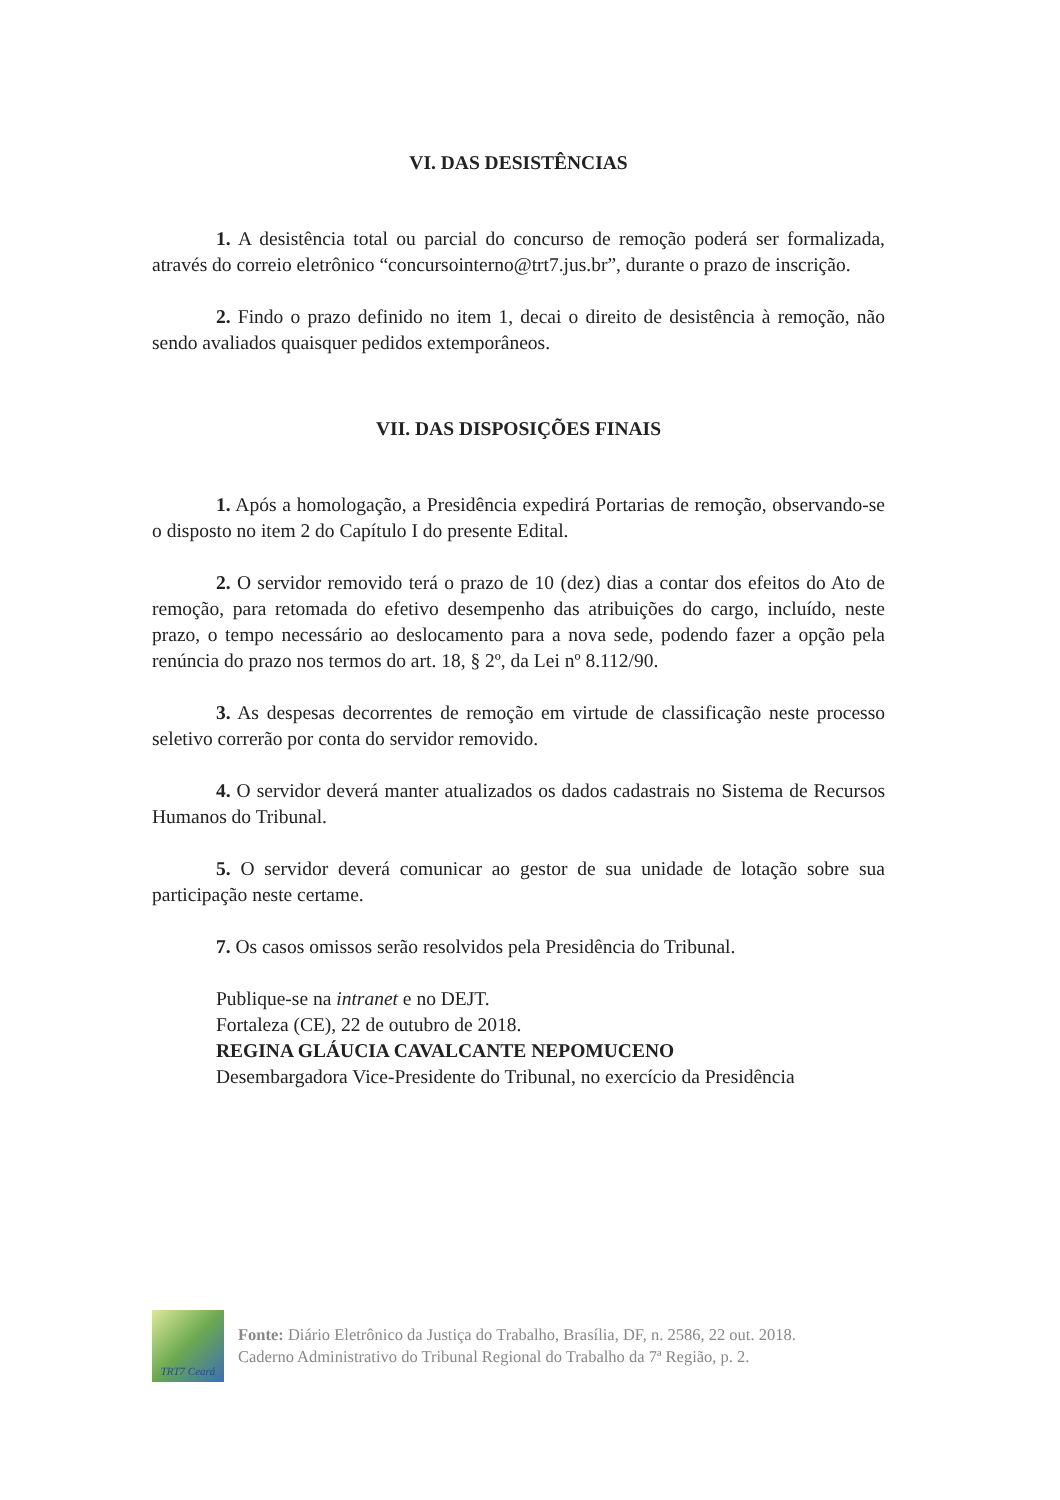VI. DAS DESISTÊNCIAS
1. A desistência total ou parcial do concurso de remoção poderá ser formalizada, através do correio eletrônico “concursointerno@trt7.jus.br”, durante o prazo de inscrição.
2. Findo o prazo definido no item 1, decai o direito de desistência à remoção, não sendo avaliados quaisquer pedidos extemporâneos.
VII. DAS DISPOSIÇÕES FINAIS
1. Após a homologação, a Presidência expedirá Portarias de remoção, observando-se o disposto no item 2 do Capítulo I do presente Edital.
2. O servidor removido terá o prazo de 10 (dez) dias a contar dos efeitos do Ato de remoção, para retomada do efetivo desempenho das atribuições do cargo, incluído, neste prazo, o tempo necessário ao deslocamento para a nova sede, podendo fazer a opção pela renúncia do prazo nos termos do art. 18, § 2º, da Lei nº 8.112/90.
3. As despesas decorrentes de remoção em virtude de classificação neste processo seletivo correrão por conta do servidor removido.
4. O servidor deverá manter atualizados os dados cadastrais no Sistema de Recursos Humanos do Tribunal.
5. O servidor deverá comunicar ao gestor de sua unidade de lotação sobre sua participação neste certame.
7. Os casos omissos serão resolvidos pela Presidência do Tribunal.
Publique-se na intranet e no DEJT.
Fortaleza (CE), 22 de outubro de 2018.
REGINA GLÁUCIA CAVALCANTE NEPOMUCENO
Desembargadora Vice-Presidente do Tribunal, no exercício da Presidência
TRT7 Ceará
Fonte: Diário Eletrônico da Justiça do Trabalho, Brasília, DF, n. 2586, 22 out. 2018.
Caderno Administrativo do Tribunal Regional do Trabalho da 7ª Região, p. 2.